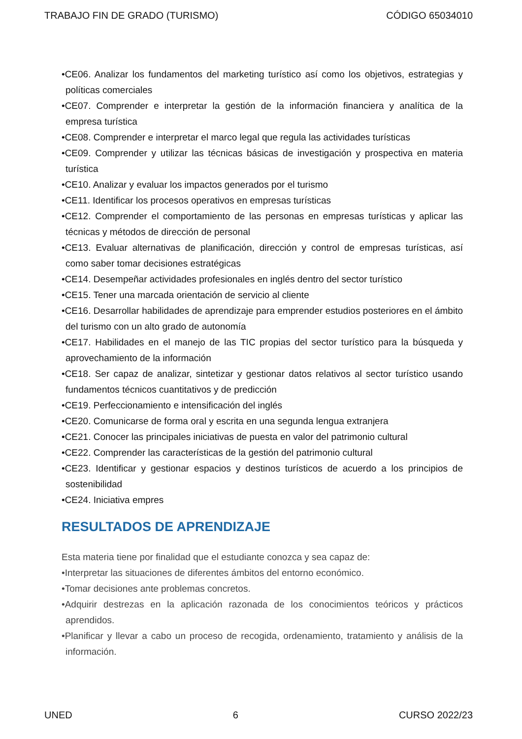TRABAJO FIN DE GRADO (TURISMO) CÓDIGO 65034010
•CE06. Analizar los fundamentos del marketing turístico así como los objetivos, estrategias y políticas comerciales
•CE07. Comprender e interpretar la gestión de la información financiera y analítica de la empresa turística
•CE08. Comprender e interpretar el marco legal que regula las actividades turísticas
•CE09. Comprender y utilizar las técnicas básicas de investigación y prospectiva en materia turística
•CE10. Analizar y evaluar los impactos generados por el turismo
•CE11. Identificar los procesos operativos en empresas turísticas
•CE12. Comprender el comportamiento de las personas en empresas turísticas y aplicar las técnicas y métodos de dirección de personal
•CE13. Evaluar alternativas de planificación, dirección y control de empresas turísticas, así como saber tomar decisiones estratégicas
•CE14. Desempeñar actividades profesionales en inglés dentro del sector turístico
•CE15. Tener una marcada orientación de servicio al cliente
•CE16. Desarrollar habilidades de aprendizaje para emprender estudios posteriores en el ámbito del turismo con un alto grado de autonomía
•CE17. Habilidades en el manejo de las TIC propias del sector turístico para la búsqueda y aprovechamiento de la información
•CE18. Ser capaz de analizar, sintetizar y gestionar datos relativos al sector turístico usando fundamentos técnicos cuantitativos y de predicción
•CE19. Perfeccionamiento e intensificación del inglés
•CE20. Comunicarse de forma oral y escrita en una segunda lengua extranjera
•CE21. Conocer las principales iniciativas de puesta en valor del patrimonio cultural
•CE22. Comprender las características de la gestión del patrimonio cultural
•CE23. Identificar y gestionar espacios y destinos turísticos de acuerdo a los principios de sostenibilidad
•CE24. Iniciativa empres
RESULTADOS DE APRENDIZAJE
Esta materia tiene por finalidad que el estudiante conozca y sea capaz de:
•Interpretar las situaciones de diferentes ámbitos del entorno económico.
•Tomar decisiones ante problemas concretos.
•Adquirir destrezas en la aplicación razonada de los conocimientos teóricos y prácticos aprendidos.
•Planificar y llevar a cabo un proceso de recogida, ordenamiento, tratamiento y análisis de la información.
UNED 6 CURSO 2022/23